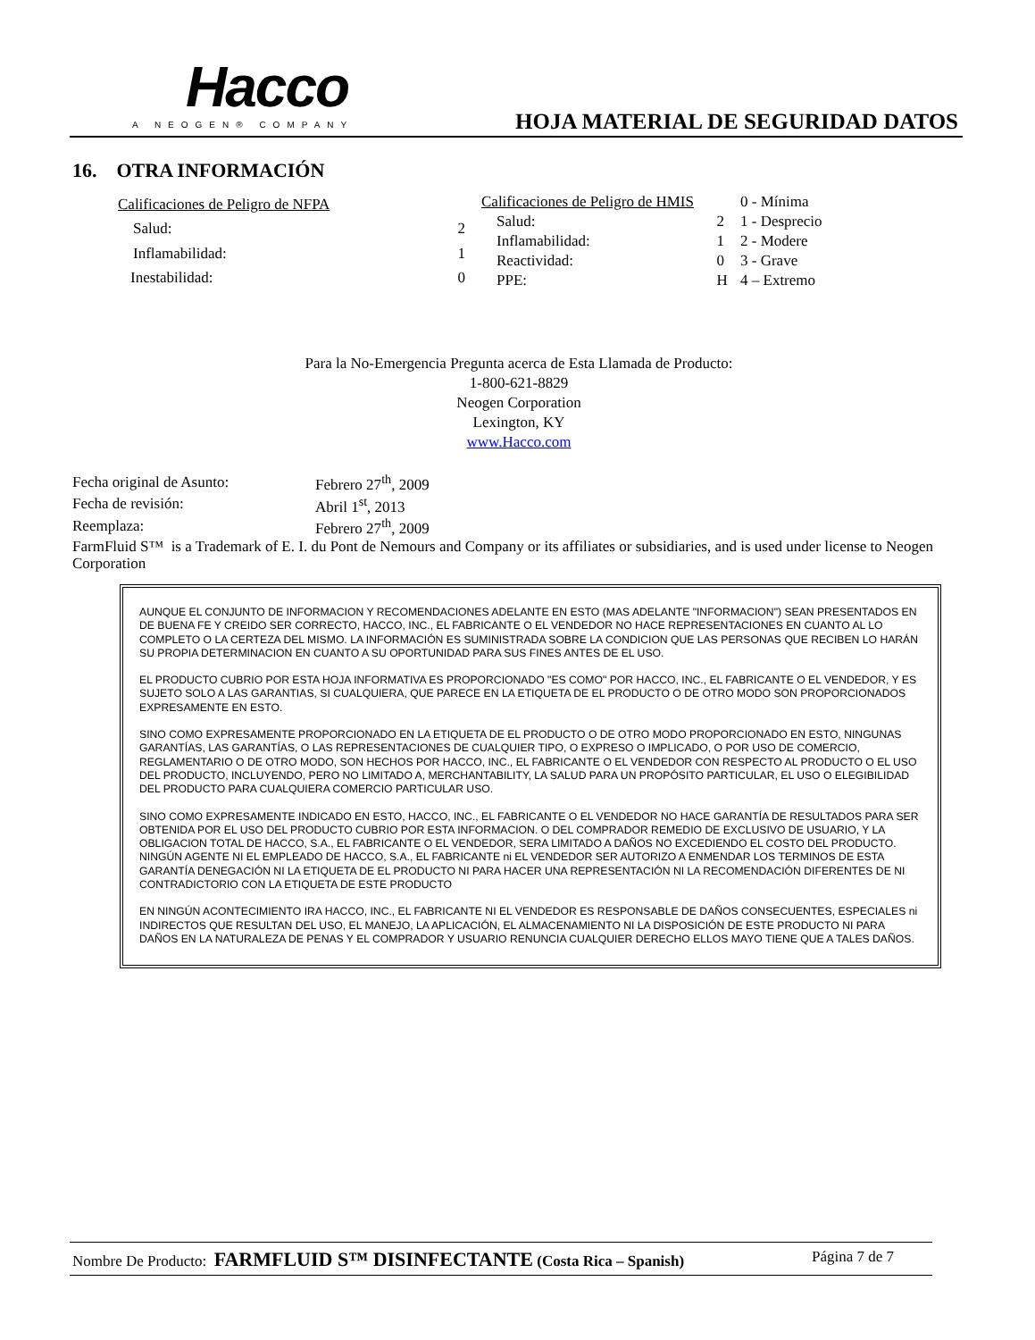Hacco
A NEOGEN® COMPANY
HOJA MATERIAL DE SEGURIDAD DATOS
16. OTRA INFORMACIÓN
| Calificaciones de Peligro de NFPA | |
| Salud: | 2 |
| Inflamabilidad: | 1 |
| Inestabilidad: | 0 |
| Calificaciones de Peligro de HMIS | |
| Salud: | 2 |
| Inflamabilidad: | 1 |
| Reactividad: | 0 |
| PPE: | H |
| 0 - Mínima |
| 1 - Desprecio |
| 2 - Modere |
| 3 - Grave |
| 4 – Extremo |
Para la No-Emergencia Pregunta acerca de Esta Llamada de Producto:
1-800-621-8829
Neogen Corporation
Lexington, KY
www.Hacco.com
| Fecha original de Asunto: | Febrero 27<sup>th</sup>, 2009 |
| Fecha de revisión: | Abril 1<sup>st</sup>, 2013 |
| Reemplaza: | Febrero 27<sup>th</sup>, 2009 |
FarmFluid S™ is a Trademark of E. I. du Pont de Nemours and Company or its affiliates or subsidiaries, and is used under license to Neogen Corporation
AUNQUE EL CONJUNTO DE INFORMACION Y RECOMENDACIONES ADELANTE EN ESTO (MAS ADELANTE "INFORMACION") SEAN PRESENTADOS EN DE BUENA FE Y CREIDO SER CORRECTO, HACCO, INC., EL FABRICANTE O EL VENDEDOR NO HACE REPRESENTACIONES EN CUANTO AL LO COMPLETO O LA CERTEZA DEL MISMO. LA INFORMACIÓN ES SUMINISTRADA SOBRE LA CONDICION QUE LAS PERSONAS QUE RECIBEN LO HARÁN SU PROPIA DETERMINACION EN CUANTO A SU OPORTUNIDAD PARA SUS FINES ANTES DE EL USO.
EL PRODUCTO CUBRIO POR ESTA HOJA INFORMATIVA ES PROPORCIONADO "ES COMO" POR HACCO, INC., EL FABRICANTE O EL VENDEDOR, Y ES SUJETO SOLO A LAS GARANTIAS, SI CUALQUIERA, QUE PARECE EN LA ETIQUETA DE EL PRODUCTO O DE OTRO MODO SON PROPORCIONADOS EXPRESAMENTE EN ESTO.
SINO COMO EXPRESAMENTE PROPORCIONADO EN LA ETIQUETA DE EL PRODUCTO O DE OTRO MODO PROPORCIONADO EN ESTO, NINGUNAS GARANTÍAS, LAS GARANTÍAS, O LAS REPRESENTACIONES DE CUALQUIER TIPO, O EXPRESO O IMPLICADO, O POR USO DE COMERCIO, REGLAMENTARIO O DE OTRO MODO, SON HECHOS POR HACCO, INC., EL FABRICANTE O EL VENDEDOR CON RESPECTO AL PRODUCTO O EL USO DEL PRODUCTO, INCLUYENDO, PERO NO LIMITADO A, MERCHANTABILITY, LA SALUD PARA UN PROPÓSITO PARTICULAR, EL USO O ELEGIBILIDAD DEL PRODUCTO PARA CUALQUIERA COMERCIO PARTICULAR USO.
SINO COMO EXPRESAMENTE INDICADO EN ESTO, HACCO, INC., EL FABRICANTE O EL VENDEDOR NO HACE GARANTÍA DE RESULTADOS PARA SER OBTENIDA POR EL USO DEL PRODUCTO CUBRIO POR ESTA INFORMACION. O DEL COMPRADOR REMEDIO DE EXCLUSIVO DE USUARIO, Y LA OBLIGACION TOTAL DE HACCO, S.A., EL FABRICANTE O EL VENDEDOR, SERA LIMITADO A DAÑOS NO EXCEDIENDO EL COSTO DEL PRODUCTO. NINGÚN AGENTE NI EL EMPLEADO DE HACCO, S.A., EL FABRICANTE ni EL VENDEDOR SER AUTORIZO A ENMENDAR LOS TERMINOS DE ESTA GARANTÍA DENEGACIÓN NI LA ETIQUETA DE EL PRODUCTO NI PARA HACER UNA REPRESENTACIÓN NI LA RECOMENDACIÓN DIFERENTES DE NI CONTRADICTORIO CON LA ETIQUETA DE ESTE PRODUCTO
EN NINGÚN ACONTECIMIENTO IRA HACCO, INC., EL FABRICANTE NI EL VENDEDOR ES RESPONSABLE DE DAÑOS CONSECUENTES, ESPECIALES ni INDIRECTOS QUE RESULTAN DEL USO, EL MANEJO, LA APLICACIÓN, EL ALMACENAMIENTO NI LA DISPOSICIÓN DE ESTE PRODUCTO NI PARA DAÑOS EN LA NATURALEZA DE PENAS Y EL COMPRADOR Y USUARIO RENUNCIA CUALQUIER DERECHO ELLOS MAYO TIENE QUE A TALES DAÑOS.
Nombre De Producto: FARMFLUID S™ DISINFECTANTE (Costa Rica – Spanish) Página 7 de 7